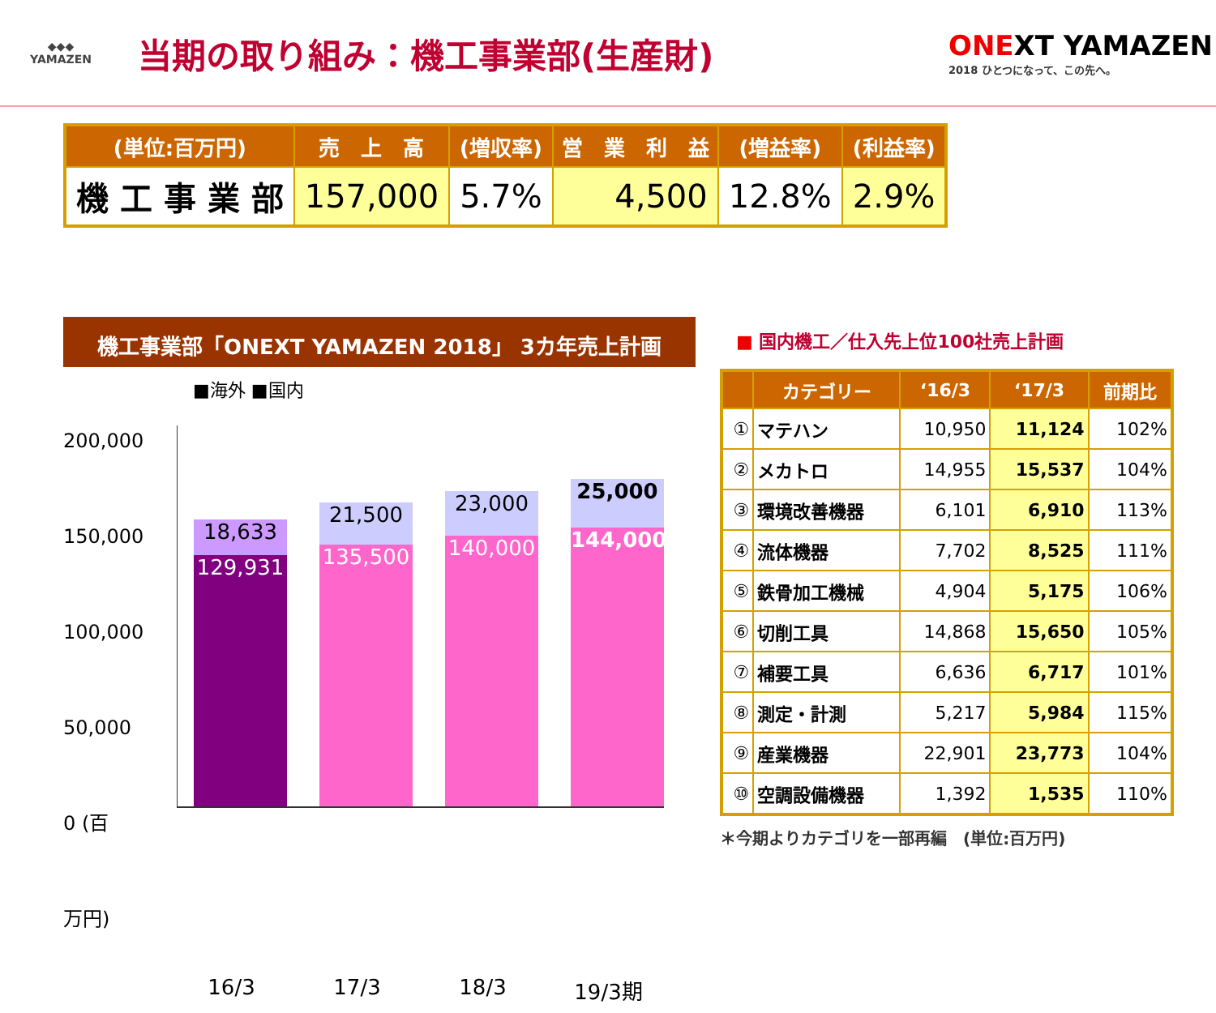◆◆◆
YAMAZEN
当期の取り組み：機工事業部(生産財)
ONEXT YAMAZEN
2018 ひとつになって、この先へ。
| (単位:百万円) | 売 上 高 | (増収率) | 営 業 利 益 | (増益率) | (利益率) |
| --- | --- | --- | --- | --- | --- |
| 機 工 事 業 部 | 157,000 | 5.7% | 4,500 | 12.8% | 2.9% |
機工事業部「ONEXT YAMAZEN 2018」 3カ年売上計画
■海外 ■国内
200,000
150,000
100,000
50,000
0 (百万円)
18,633
129,931
21,500
135,500
23,000
140,000
25,000
144,000
16/3 17/3 18/3 19/3期
■ 国内機工／仕入先上位100社売上計画
| | カテゴリー | ‘16/3 | ‘17/3 | 前期比 |
| --- | --- | --- | --- | --- |
| ① | マテハン | 10,950 | 11,124 | 102% |
| ② | メカトロ | 14,955 | 15,537 | 104% |
| ③ | 環境改善機器 | 6,101 | 6,910 | 113% |
| ④ | 流体機器 | 7,702 | 8,525 | 111% |
| ⑤ | 鉄骨加工機械 | 4,904 | 5,175 | 106% |
| ⑥ | 切削工具 | 14,868 | 15,650 | 105% |
| ⑦ | 補要工具 | 6,636 | 6,717 | 101% |
| ⑧ | 測定・計測 | 5,217 | 5,984 | 115% |
| ⑨ | 産業機器 | 22,901 | 23,773 | 104% |
| ⑩ | 空調設備機器 | 1,392 | 1,535 | 110% |
＊今期よりカテゴリを一部再編　(単位:百万円)